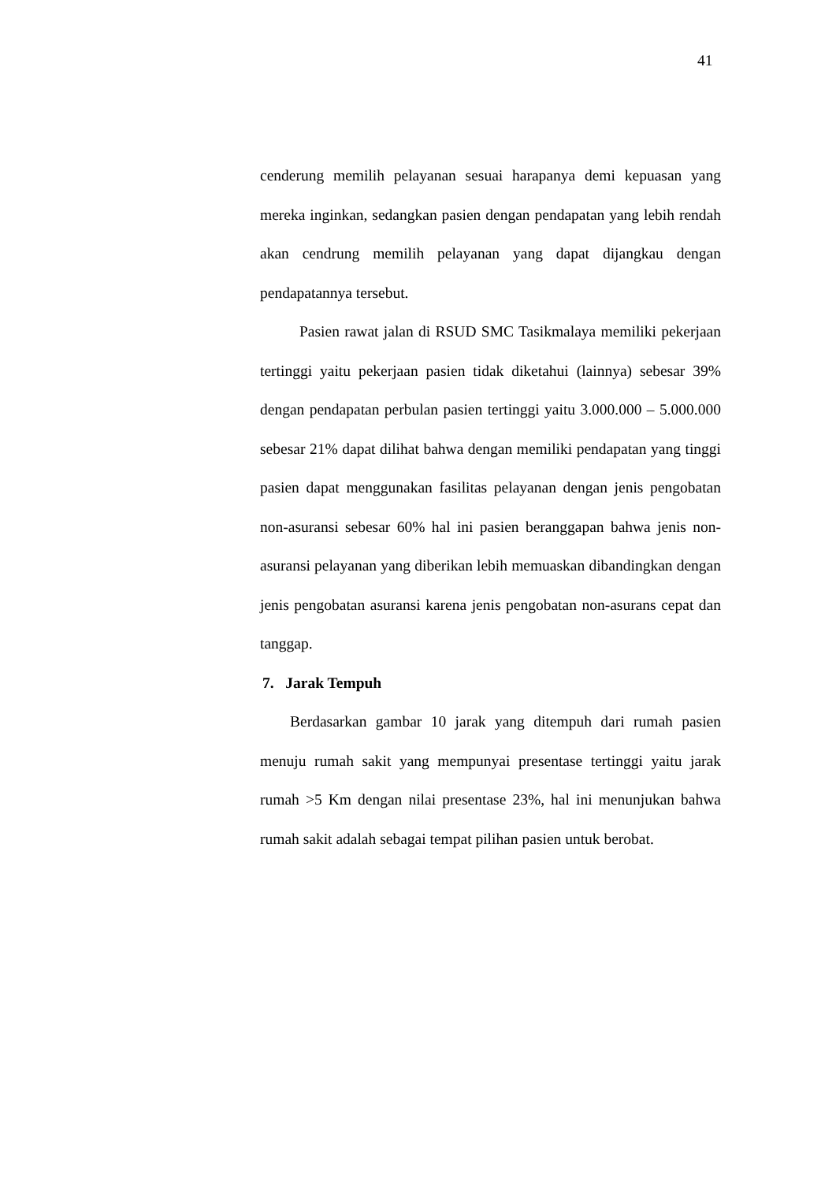41
cenderung memilih pelayanan sesuai harapanya demi kepuasan yang mereka inginkan, sedangkan pasien dengan pendapatan yang lebih rendah akan cendrung memilih pelayanan yang dapat dijangkau dengan pendapatannya tersebut.
Pasien rawat jalan di RSUD SMC Tasikmalaya memiliki pekerjaan tertinggi yaitu pekerjaan pasien tidak diketahui (lainnya) sebesar 39% dengan pendapatan perbulan pasien tertinggi yaitu 3.000.000 – 5.000.000 sebesar 21% dapat dilihat bahwa dengan memiliki pendapatan yang tinggi pasien dapat menggunakan fasilitas pelayanan dengan jenis pengobatan non-asuransi sebesar 60% hal ini pasien beranggapan bahwa jenis non-asuransi pelayanan yang diberikan lebih memuaskan dibandingkan dengan jenis pengobatan asuransi karena jenis pengobatan non-asurans cepat dan tanggap.
7. Jarak Tempuh
Berdasarkan gambar 10 jarak yang ditempuh dari rumah pasien menuju rumah sakit yang mempunyai presentase tertinggi yaitu jarak rumah >5 Km dengan nilai presentase 23%, hal ini menunjukan bahwa rumah sakit adalah sebagai tempat pilihan pasien untuk berobat.